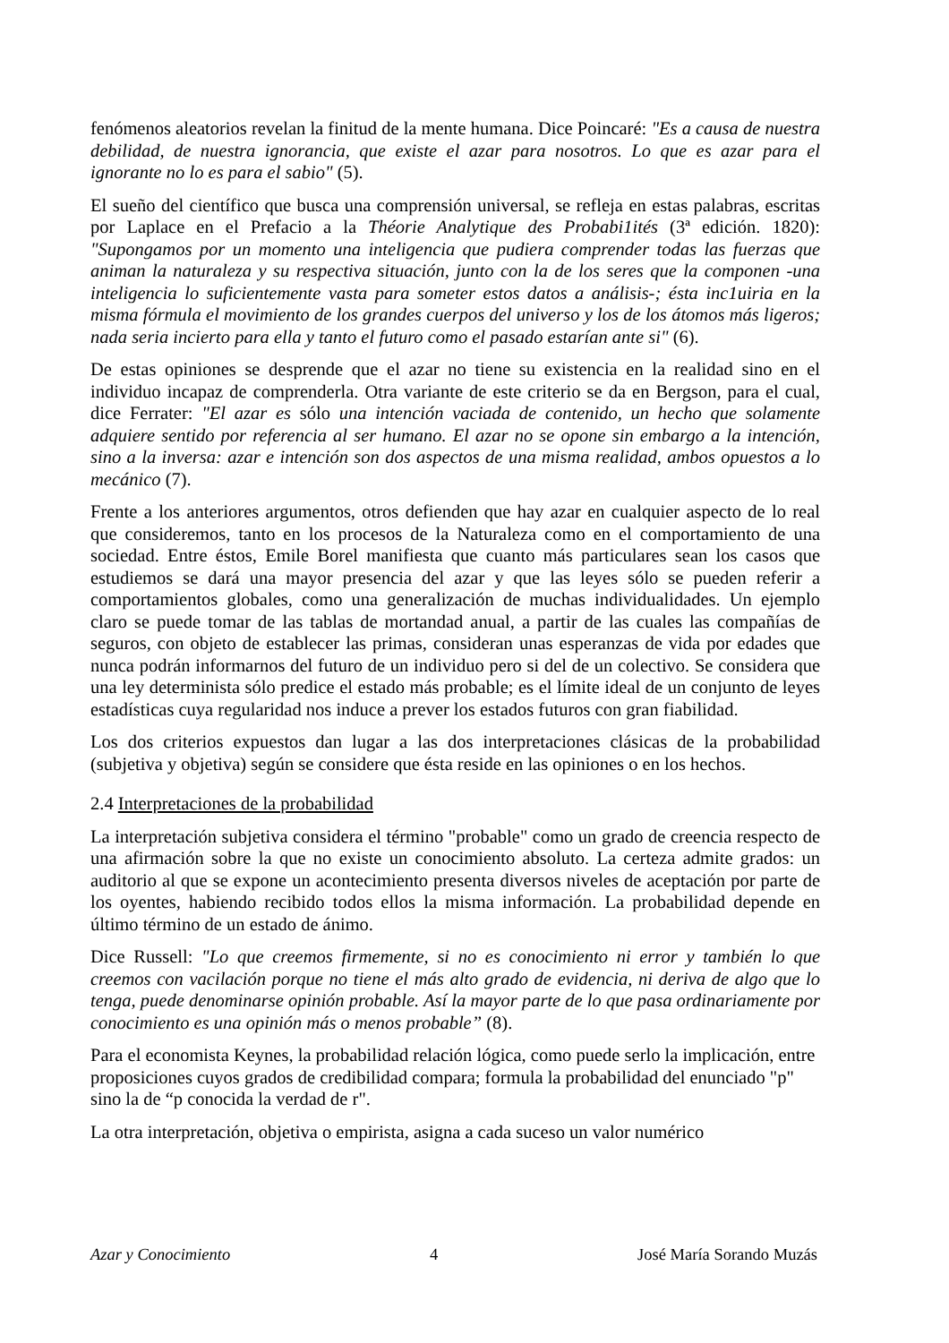fenómenos aleatorios revelan la finitud de la mente humana. Dice Poincaré: "Es a causa de nuestra debilidad, de nuestra ignorancia, que existe el azar para nosotros. Lo que es azar para el ignorante no lo es para el sabio" (5).
El sueño del científico que busca una comprensión universal, se refleja en estas palabras, escritas por Laplace en el Prefacio a la Théorie Analytique des Probabi1ités (3ª edición. 1820): "Supongamos por un momento una inteligencia que pudiera comprender todas las fuerzas que animan la naturaleza y su respectiva situación, junto con la de los seres que la componen -una inteligencia lo suficientemente vasta para someter estos datos a análisis-; ésta inc1uiria en la misma fórmula el movimiento de los grandes cuerpos del universo y los de los átomos más ligeros; nada seria incierto para ella y tanto el futuro como el pasado estarían ante si" (6).
De estas opiniones se desprende que el azar no tiene su existencia en la realidad sino en el individuo incapaz de comprenderla. Otra variante de este criterio se da en Bergson, para el cual, dice Ferrater: "El azar es sólo una intención vaciada de contenido, un hecho que solamente adquiere sentido por referencia al ser humano. El azar no se opone sin embargo a la intención, sino a la inversa: azar e intención son dos aspectos de una misma realidad, ambos opuestos a lo mecánico (7).
Frente a los anteriores argumentos, otros defienden que hay azar en cualquier aspecto de lo real que consideremos, tanto en los procesos de la Naturaleza como en el comportamiento de una sociedad. Entre éstos, Emile Borel manifiesta que cuanto más particulares sean los casos que estudiemos se dará una mayor presencia del azar y que las leyes sólo se pueden referir a comportamientos globales, como una generalización de muchas individualidades. Un ejemplo claro se puede tomar de las tablas de mortandad anual, a partir de las cuales las compañías de seguros, con objeto de establecer las primas, consideran unas esperanzas de vida por edades que nunca podrán informarnos del futuro de un individuo pero si del de un colectivo. Se considera que una ley determinista sólo predice el estado más probable; es el límite ideal de un conjunto de leyes estadísticas cuya regularidad nos induce a prever los estados futuros con gran fiabilidad.
Los dos criterios expuestos dan lugar a las dos interpretaciones clásicas de la probabilidad (subjetiva y objetiva) según se considere que ésta reside en las opiniones o en los hechos.
2.4 Interpretaciones de la probabilidad
La interpretación subjetiva considera el término "probable" como un grado de creencia respecto de una afirmación sobre la que no existe un conocimiento absoluto. La certeza admite grados: un auditorio al que se expone un acontecimiento presenta diversos niveles de aceptación por parte de los oyentes, habiendo recibido todos ellos la misma información. La probabilidad depende en último término de un estado de ánimo.
Dice Russell: "Lo que creemos firmemente, si no es conocimiento ni error y también lo que creemos con vacilación porque no tiene el más alto grado de evidencia, ni deriva de algo que lo tenga, puede denominarse opinión probable. Así la mayor parte de lo que pasa ordinariamente por conocimiento es una opinión más o menos probable” (8).
Para el economista Keynes, la probabilidad relación lógica, como puede serlo la implicación, entre proposiciones cuyos grados de credibilidad compara; formula la probabilidad del enunciado "p" sino la de “p conocida la verdad de r".
La otra interpretación, objetiva o empirista, asigna a cada suceso un valor numérico
Azar y Conocimiento 4 José María Sorando Muzás